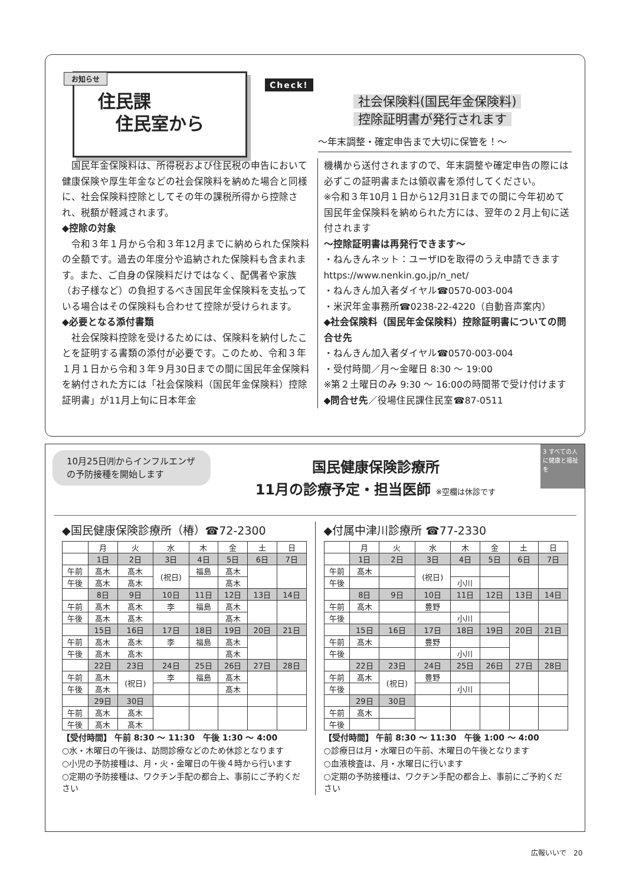お知らせ
住民課
　住民室から
Check!
社会保険料(国民年金保険料)
控除証明書が発行されます
〜年末調整・確定申告まで大切に保管を！〜
　国民年金保険料は、所得税および住民税の申告において健康保険や厚生年金などの社会保険料を納めた場合と同様に、社会保険料控除としてその年の課税所得から控除され、税額が軽減されます。
◆控除の対象
　令和３年１月から令和３年12月までに納められた保険料の全額です。過去の年度分や追納された保険料も含まれます。また、ご自身の保険料だけではなく、配偶者や家族（お子様など）の負担するべき国民年金保険料を支払っている場合はその保険料も合わせて控除が受けられます。
◆必要となる添付書類
　社会保険料控除を受けるためには、保険料を納付したことを証明する書類の添付が必要です。このため、令和３年１月１日から令和３年９月30日までの間に国民年金保険料を納付された方には「社会保険料（国民年金保険料）控除証明書」が11月上旬に日本年金
機構から送付されますので、年末調整や確定申告の際には必ずこの証明書または領収書を添付してください。
※令和３年10月１日から12月31日までの間に今年初めて国民年金保険料を納められた方には、翌年の２月上旬に送付されます
〜控除証明書は再発行できます〜
・ねんきんネット：ユーザIDを取得のうえ申請できます
https://www.nenkin.go.jp/n_net/
・ねんきん加入者ダイヤル☎0570-003-004
・米沢年金事務所☎0238-22-4220（自動音声案内）
◆社会保険料（国民年金保険料）控除証明書についての問合せ先
・ねんきん加入者ダイヤル☎0570-003-004
・受付時間／月〜金曜日 8:30 〜 19:00
※第２土曜日のみ 9:30 〜 16:00の時間帯で受け付けます
◆問合せ先／役場住民課住民室☎87-0511
10月25日㈪からインフルエンザの予防接種を開始します
国民健康保険診療所
11月の診療予定・担当医師 ※空欄は休診です
3 すべての人に健康と福祉を
◆国民健康保険診療所（椿）☎72-2300
| | 月 | 火 | 水 | 木 | 金 | 土 | 日 |
| --- | --- | --- | --- | --- | --- | --- | --- |
| | 1日 | 2日 | 3日 | 4日 | 5日 | 6日 | 7日 |
| 午前 | 髙木 | 髙木 | (祝日) | 福島 | 髙木 | | |
| 午後 | 髙木 | 髙木 | | | 髙木 | | |
| | 8日 | 9日 | 10日 | 11日 | 12日 | 13日 | 14日 |
| 午前 | 髙木 | 髙木 | 李 | 福島 | 髙木 | | |
| 午後 | 髙木 | 髙木 | | | 髙木 | | |
| | 15日 | 16日 | 17日 | 18日 | 19日 | 20日 | 21日 |
| 午前 | 髙木 | 髙木 | 李 | 福島 | 髙木 | | |
| 午後 | 髙木 | 髙木 | | | 髙木 | | |
| | 22日 | 23日 | 24日 | 25日 | 26日 | 27日 | 28日 |
| 午前 | 髙木 | (祝日) | 李 | 福島 | 髙木 | | |
| 午後 | 髙木 | | | | 髙木 | | |
| | 29日 | 30日 | | | | | |
| 午前 | 髙木 | 髙木 | | | | | |
| 午後 | 髙木 | 髙木 | | | | | |
【受付時間】 午前 8:30 〜 11:30　午後 1:30 〜 4:00
○水・木曜日の午後は、訪問診療などのため休診となります
○小児の予防接種は、月・火・金曜日の午後４時から行います
○定期の予防接種は、ワクチン手配の都合上、事前にご予約ください
◆付属中津川診療所 ☎77-2330
| | 月 | 火 | 水 | 木 | 金 | 土 | 日 |
| --- | --- | --- | --- | --- | --- | --- | --- |
| | 1日 | 2日 | 3日 | 4日 | 5日 | 6日 | 7日 |
| 午前 | 髙木 | | (祝日) | | | | |
| 午後 | | | | 小川 | | | |
| | 8日 | 9日 | 10日 | 11日 | 12日 | 13日 | 14日 |
| 午前 | 髙木 | | 豊野 | | | | |
| 午後 | | | | 小川 | | | |
| | 15日 | 16日 | 17日 | 18日 | 19日 | 20日 | 21日 |
| 午前 | 髙木 | | 豊野 | | | | |
| 午後 | | | | 小川 | | | |
| | 22日 | 23日 | 24日 | 25日 | 26日 | 27日 | 28日 |
| 午前 | 髙木 | (祝日) | 豊野 | | | | |
| 午後 | | | | 小川 | | | |
| | 29日 | 30日 | | | | | |
| 午前 | 髙木 | | | | | | |
| 午後 | | | | | | | |
【受付時間】 午前 8:30 〜 11:30　午後 1:00 〜 4:00
○診療日は月・水曜日の午前、木曜日の午後となります
○血液検査は、月・水曜日に行います
○定期の予防接種は、ワクチン手配の都合上、事前にご予約ください
広報いいで　20